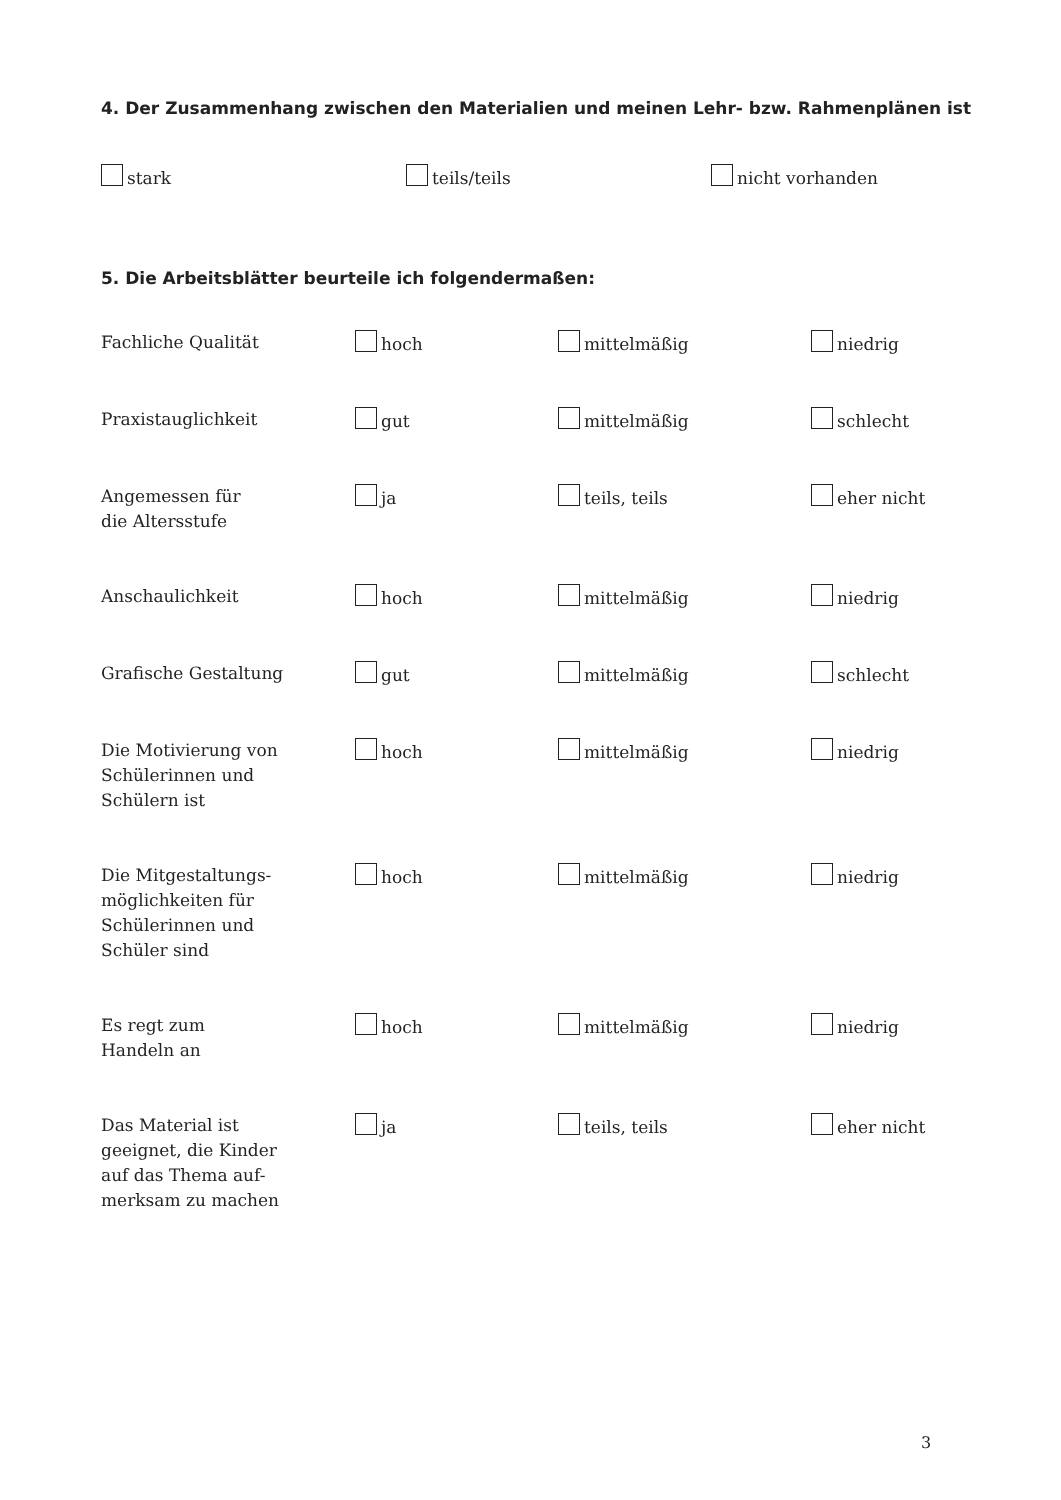4. Der Zusammenhang zwischen den Materialien und meinen Lehr- bzw. Rahmenplänen ist
stark teils/teils nicht vorhanden
5. Die Arbeitsblätter beurteile ich folgendermaßen:
| Fachliche Qualität | hoch | mittelmäßig | niedrig |
| Praxistauglichkeit | gut | mittelmäßig | schlecht |
| Angemessen für die Altersstufe | ja | teils, teils | eher nicht |
| Anschaulichkeit | hoch | mittelmäßig | niedrig |
| Grafische Gestaltung | gut | mittelmäßig | schlecht |
| Die Motivierung von Schülerinnen und Schülern ist | hoch | mittelmäßig | niedrig |
| Die Mitgestaltungs- möglichkeiten für Schülerinnen und Schüler sind | hoch | mittelmäßig | niedrig |
| Es regt zum Handeln an | hoch | mittelmäßig | niedrig |
| Das Material ist geeignet, die Kinder auf das Thema auf- merksam zu machen | ja | teils, teils | eher nicht |
3